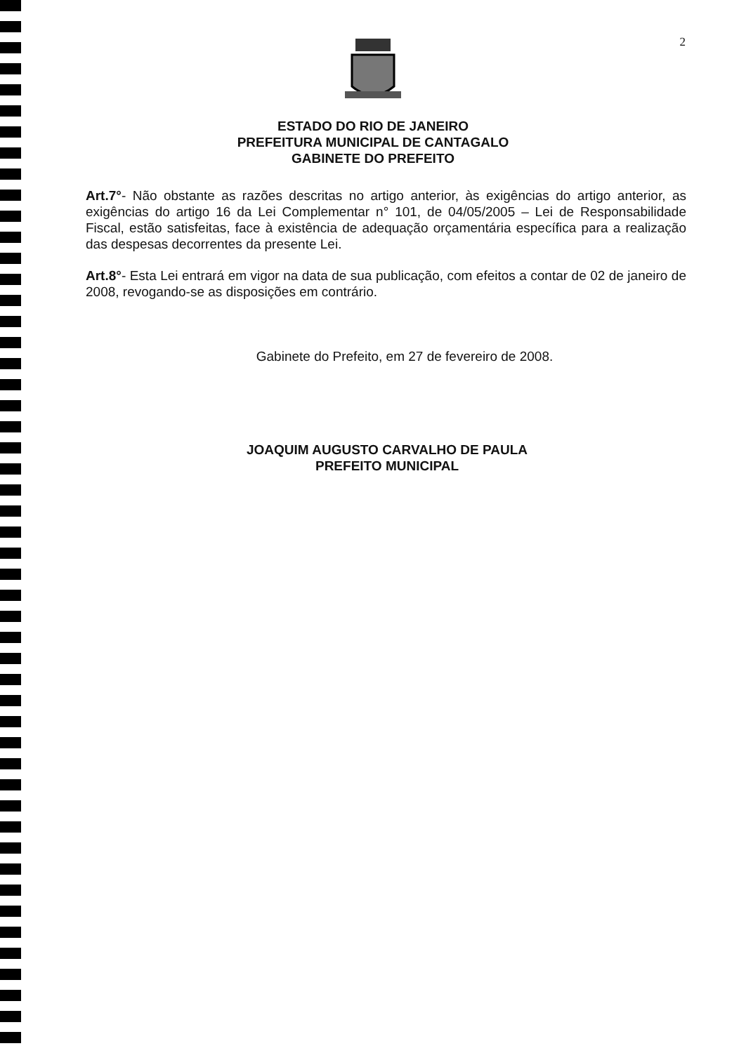2
ESTADO DO RIO DE JANEIRO
PREFEITURA MUNICIPAL DE CANTAGALO
GABINETE DO PREFEITO
Art.7°- Não obstante as razões descritas no artigo anterior, às exigências do artigo anterior, as exigências do artigo 16 da Lei Complementar n° 101, de 04/05/2005 – Lei de Responsabilidade Fiscal, estão satisfeitas, face à existência de adequação orçamentária específica para a realização das despesas decorrentes da presente Lei.
Art.8°- Esta Lei entrará em vigor na data de sua publicação, com efeitos a contar de 02 de janeiro de 2008, revogando-se as disposições em contrário.
Gabinete do Prefeito, em 27 de fevereiro de 2008.
JOAQUIM AUGUSTO CARVALHO DE PAULA
PREFEITO MUNICIPAL